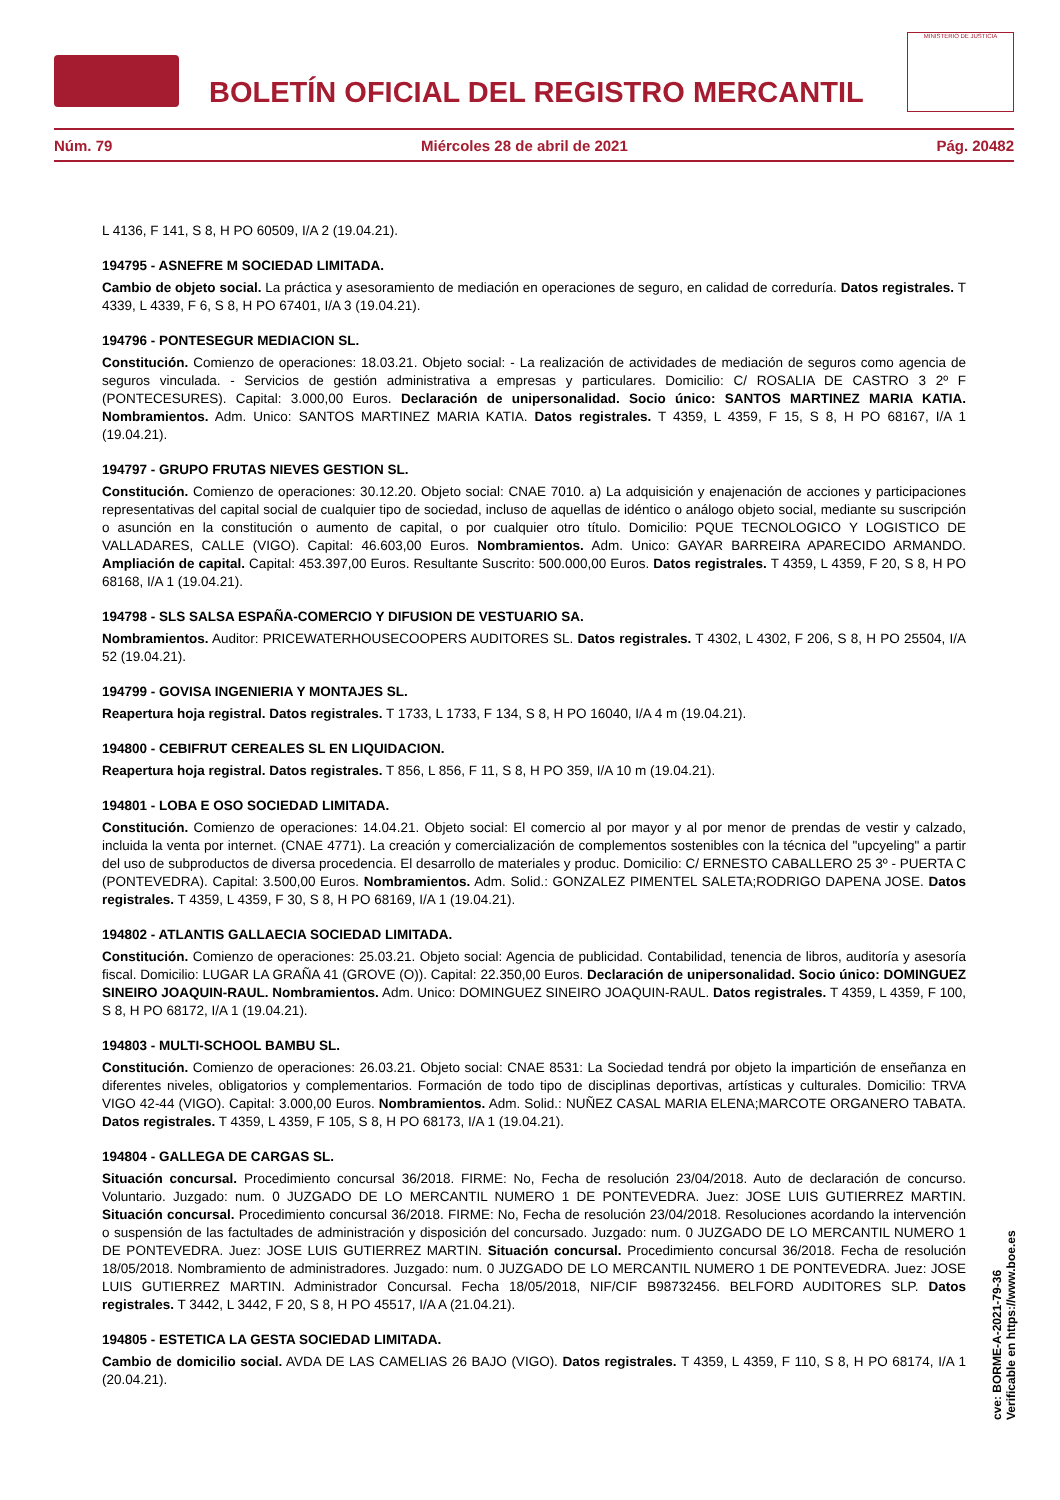BOLETÍN OFICIAL DEL REGISTRO MERCANTIL
MINISTERIO DE JUSTICIA
Núm. 79 Miércoles 28 de abril de 2021 Pág. 20482
L 4136, F 141, S 8, H PO 60509, I/A 2 (19.04.21).
194795 - ASNEFRE M SOCIEDAD LIMITADA.
Cambio de objeto social. La práctica y asesoramiento de mediación en operaciones de seguro, en calidad de correduría. Datos registrales. T 4339, L 4339, F 6, S 8, H PO 67401, I/A 3 (19.04.21).
194796 - PONTESEGUR MEDIACION SL.
Constitución. Comienzo de operaciones: 18.03.21. Objeto social: - La realización de actividades de mediación de seguros como agencia de seguros vinculada. - Servicios de gestión administrativa a empresas y particulares. Domicilio: C/ ROSALIA DE CASTRO 3 2º F (PONTECESURES). Capital: 3.000,00 Euros. Declaración de unipersonalidad. Socio único: SANTOS MARTINEZ MARIA KATIA. Nombramientos. Adm. Unico: SANTOS MARTINEZ MARIA KATIA. Datos registrales. T 4359, L 4359, F 15, S 8, H PO 68167, I/A 1 (19.04.21).
194797 - GRUPO FRUTAS NIEVES GESTION SL.
Constitución. Comienzo de operaciones: 30.12.20. Objeto social: CNAE 7010. a) La adquisición y enajenación de acciones y participaciones representativas del capital social de cualquier tipo de sociedad, incluso de aquellas de idéntico o análogo objeto social, mediante su suscripción o asunción en la constitución o aumento de capital, o por cualquier otro título. Domicilio: PQUE TECNOLOGICO Y LOGISTICO DE VALLADARES, CALLE (VIGO). Capital: 46.603,00 Euros. Nombramientos. Adm. Unico: GAYAR BARREIRA APARECIDO ARMANDO. Ampliación de capital. Capital: 453.397,00 Euros. Resultante Suscrito: 500.000,00 Euros. Datos registrales. T 4359, L 4359, F 20, S 8, H PO 68168, I/A 1 (19.04.21).
194798 - SLS SALSA ESPAÑA-COMERCIO Y DIFUSION DE VESTUARIO SA.
Nombramientos. Auditor: PRICEWATERHOUSECOOPERS AUDITORES SL. Datos registrales. T 4302, L 4302, F 206, S 8, H PO 25504, I/A 52 (19.04.21).
194799 - GOVISA INGENIERIA Y MONTAJES SL.
Reapertura hoja registral. Datos registrales. T 1733, L 1733, F 134, S 8, H PO 16040, I/A 4 m (19.04.21).
194800 - CEBIFRUT CEREALES SL EN LIQUIDACION.
Reapertura hoja registral. Datos registrales. T 856, L 856, F 11, S 8, H PO 359, I/A 10 m (19.04.21).
194801 - LOBA E OSO SOCIEDAD LIMITADA.
Constitución. Comienzo de operaciones: 14.04.21. Objeto social: El comercio al por mayor y al por menor de prendas de vestir y calzado, incluida la venta por internet. (CNAE 4771). La creación y comercialización de complementos sostenibles con la técnica del "upcyeling" a partir del uso de subproductos de diversa procedencia. El desarrollo de materiales y produc. Domicilio: C/ ERNESTO CABALLERO 25 3º - PUERTA C (PONTEVEDRA). Capital: 3.500,00 Euros. Nombramientos. Adm. Solid.: GONZALEZ PIMENTEL SALETA;RODRIGO DAPENA JOSE. Datos registrales. T 4359, L 4359, F 30, S 8, H PO 68169, I/A 1 (19.04.21).
194802 - ATLANTIS GALLAECIA SOCIEDAD LIMITADA.
Constitución. Comienzo de operaciones: 25.03.21. Objeto social: Agencia de publicidad. Contabilidad, tenencia de libros, auditoría y asesoría fiscal. Domicilio: LUGAR LA GRAÑA 41 (GROVE (O)). Capital: 22.350,00 Euros. Declaración de unipersonalidad. Socio único: DOMINGUEZ SINEIRO JOAQUIN-RAUL. Nombramientos. Adm. Unico: DOMINGUEZ SINEIRO JOAQUIN-RAUL. Datos registrales. T 4359, L 4359, F 100, S 8, H PO 68172, I/A 1 (19.04.21).
194803 - MULTI-SCHOOL BAMBU SL.
Constitución. Comienzo de operaciones: 26.03.21. Objeto social: CNAE 8531: La Sociedad tendrá por objeto la impartición de enseñanza en diferentes niveles, obligatorios y complementarios. Formación de todo tipo de disciplinas deportivas, artísticas y culturales. Domicilio: TRVA VIGO 42-44 (VIGO). Capital: 3.000,00 Euros. Nombramientos. Adm. Solid.: NUÑEZ CASAL MARIA ELENA;MARCOTE ORGANERO TABATA. Datos registrales. T 4359, L 4359, F 105, S 8, H PO 68173, I/A 1 (19.04.21).
194804 - GALLEGA DE CARGAS SL.
Situación concursal. Procedimiento concursal 36/2018. FIRME: No, Fecha de resolución 23/04/2018. Auto de declaración de concurso. Voluntario. Juzgado: num. 0 JUZGADO DE LO MERCANTIL NUMERO 1 DE PONTEVEDRA. Juez: JOSE LUIS GUTIERREZ MARTIN. Situación concursal. Procedimiento concursal 36/2018. FIRME: No, Fecha de resolución 23/04/2018. Resoluciones acordando la intervención o suspensión de las factultades de administración y disposición del concursado. Juzgado: num. 0 JUZGADO DE LO MERCANTIL NUMERO 1 DE PONTEVEDRA. Juez: JOSE LUIS GUTIERREZ MARTIN. Situación concursal. Procedimiento concursal 36/2018. Fecha de resolución 18/05/2018. Nombramiento de administradores. Juzgado: num. 0 JUZGADO DE LO MERCANTIL NUMERO 1 DE PONTEVEDRA. Juez: JOSE LUIS GUTIERREZ MARTIN. Administrador Concursal. Fecha 18/05/2018, NIF/CIF B98732456. BELFORD AUDITORES SLP. Datos registrales. T 3442, L 3442, F 20, S 8, H PO 45517, I/A A (21.04.21).
194805 - ESTETICA LA GESTA SOCIEDAD LIMITADA.
Cambio de domicilio social. AVDA DE LAS CAMELIAS 26 BAJO (VIGO). Datos registrales. T 4359, L 4359, F 110, S 8, H PO 68174, I/A 1 (20.04.21).
cve: BORME-A-2021-79-36
Verificable en https://www.boe.es